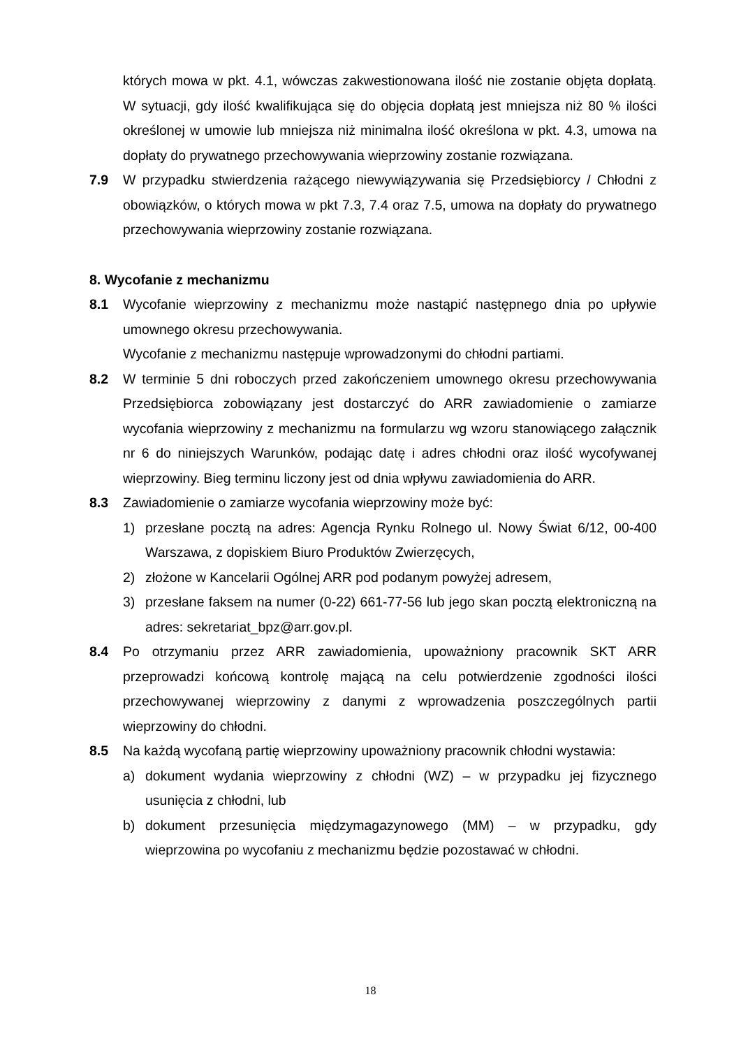których mowa w pkt. 4.1, wówczas zakwestionowana ilość nie zostanie objęta dopłatą. W sytuacji, gdy ilość kwalifikująca się do objęcia dopłatą jest mniejsza niż 80 % ilości określonej w umowie lub mniejsza niż minimalna ilość określona w pkt. 4.3, umowa na dopłaty do prywatnego przechowywania wieprzowiny zostanie rozwiązana.
7.9 W przypadku stwierdzenia rażącego niewywiązywania się Przedsiębiorcy / Chłodni z obowiązków, o których mowa w pkt 7.3, 7.4 oraz 7.5, umowa na dopłaty do prywatnego przechowywania wieprzowiny zostanie rozwiązana.
8. Wycofanie z mechanizmu
8.1 Wycofanie wieprzowiny z mechanizmu może nastąpić następnego dnia po upływie umownego okresu przechowywania.
Wycofanie z mechanizmu następuje wprowadzonymi do chłodni partiami.
8.2 W terminie 5 dni roboczych przed zakończeniem umownego okresu przechowywania Przedsiębiorca zobowiązany jest dostarczyć do ARR zawiadomienie o zamiarze wycofania wieprzowiny z mechanizmu na formularzu wg wzoru stanowiącego załącznik nr 6 do niniejszych Warunków, podając datę i adres chłodni oraz ilość wycofywanej wieprzowiny. Bieg terminu liczony jest od dnia wpływu zawiadomienia do ARR.
8.3 Zawiadomienie o zamiarze wycofania wieprzowiny może być:
1) przesłane pocztą na adres: Agencja Rynku Rolnego ul. Nowy Świat 6/12, 00-400 Warszawa, z dopiskiem Biuro Produktów Zwierzęcych,
2) złożone w Kancelarii Ogólnej ARR pod podanym powyżej adresem,
3) przesłane faksem na numer (0-22) 661-77-56 lub jego skan pocztą elektroniczną na adres: sekretariat_bpz@arr.gov.pl.
8.4 Po otrzymaniu przez ARR zawiadomienia, upoważniony pracownik SKT ARR przeprowadzi końcową kontrolę mającą na celu potwierdzenie zgodności ilości przechowywanej wieprzowiny z danymi z wprowadzenia poszczególnych partii wieprzowiny do chłodni.
8.5 Na każdą wycofaną partię wieprzowiny upoważniony pracownik chłodni wystawia:
a) dokument wydania wieprzowiny z chłodni (WZ) – w przypadku jej fizycznego usunięcia z chłodni, lub
b) dokument przesunięcia międzymagazynowego (MM) – w przypadku, gdy wieprzowina po wycofaniu z mechanizmu będzie pozostawać w chłodni.
18